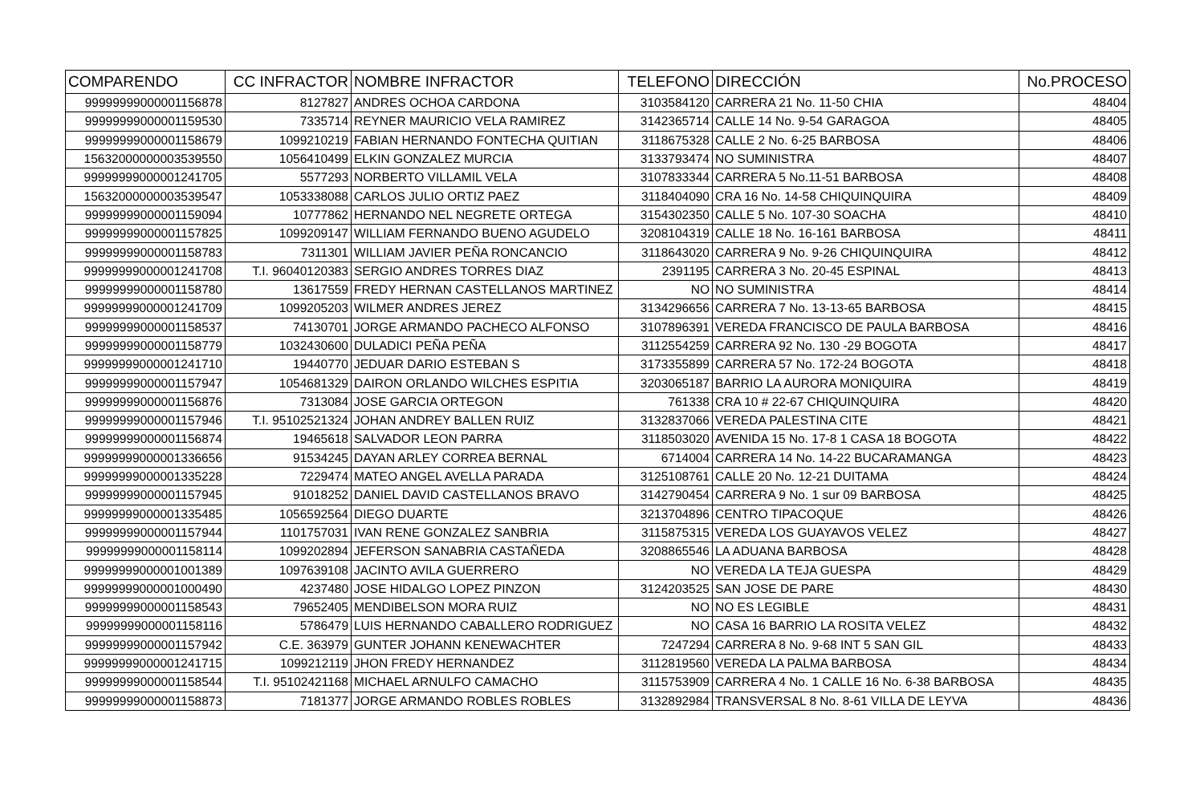| COMPARENDO | CC INFRACTOR | NOMBRE INFRACTOR | TELEFONO | DIRECCIÓN | No.PROCESO |
| --- | --- | --- | --- | --- | --- |
| 99999999000001156878 | 8127827 | ANDRES OCHOA CARDONA | 3103584120 | CARRERA 21 No. 11-50 CHIA | 48404 |
| 99999999000001159530 | 7335714 | REYNER MAURICIO VELA RAMIREZ | 3142365714 | CALLE 14 No. 9-54 GARAGOA | 48405 |
| 99999999000001158679 | 1099210219 | FABIAN HERNANDO FONTECHA QUITIAN | 3118675328 | CALLE 2 No. 6-25 BARBOSA | 48406 |
| 15632000000003539550 | 1056410499 | ELKIN GONZALEZ MURCIA | 3133793474 | NO SUMINISTRA | 48407 |
| 99999999000001241705 | 5577293 | NORBERTO VILLAMIL VELA | 3107833344 | CARRERA 5 No.11-51 BARBOSA | 48408 |
| 15632000000003539547 | 1053338088 | CARLOS JULIO ORTIZ PAEZ | 3118404090 | CRA 16 No. 14-58 CHIQUINQUIRA | 48409 |
| 99999999000001159094 | 10777862 | HERNANDO NEL NEGRETE ORTEGA | 3154302350 | CALLE 5 No. 107-30 SOACHA | 48410 |
| 99999999000001157825 | 1099209147 | WILLIAM FERNANDO BUENO AGUDELO | 3208104319 | CALLE 18 No. 16-161 BARBOSA | 48411 |
| 99999999000001158783 | 7311301 | WILLIAM JAVIER PEÑA RONCANCIO | 3118643020 | CARRERA 9 No. 9-26 CHIQUINQUIRA | 48412 |
| 99999999000001241708 | T.I. 96040120383 | SERGIO ANDRES TORRES DIAZ | 2391195 | CARRERA 3 No. 20-45 ESPINAL | 48413 |
| 99999999000001158780 | 13617559 | FREDY HERNAN CASTELLANOS MARTINEZ | NO | NO SUMINISTRA | 48414 |
| 99999999000001241709 | 1099205203 | WILMER ANDRES JEREZ | 3134296656 | CARRERA 7 No. 13-13-65 BARBOSA | 48415 |
| 99999999000001158537 | 74130701 | JORGE ARMANDO PACHECO ALFONSO | 3107896391 | VEREDA FRANCISCO DE PAULA BARBOSA | 48416 |
| 99999999000001158779 | 1032430600 | DULADICI PEÑA PEÑA | 3112554259 | CARRERA 92 No. 130 -29 BOGOTA | 48417 |
| 99999999000001241710 | 19440770 | JEDUAR DARIO ESTEBAN S | 3173355899 | CARRERA 57 No. 172-24 BOGOTA | 48418 |
| 99999999000001157947 | 1054681329 | DAIRON ORLANDO WILCHES ESPITIA | 3203065187 | BARRIO LA AURORA MONIQUIRA | 48419 |
| 99999999000001156876 | 7313084 | JOSE GARCIA ORTEGON | 761338 | CRA 10 # 22-67 CHIQUINQUIRA | 48420 |
| 99999999000001157946 | T.I. 95102521324 | JOHAN ANDREY BALLEN RUIZ | 3132837066 | VEREDA PALESTINA CITE | 48421 |
| 99999999000001156874 | 19465618 | SALVADOR LEON PARRA | 3118503020 | AVENIDA 15 No. 17-8 1 CASA 18 BOGOTA | 48422 |
| 99999999000001336656 | 91534245 | DAYAN ARLEY CORREA BERNAL | 6714004 | CARRERA 14 No. 14-22 BUCARAMANGA | 48423 |
| 99999999000001335228 | 7229474 | MATEO ANGEL AVELLA PARADA | 3125108761 | CALLE 20 No. 12-21 DUITAMA | 48424 |
| 99999999000001157945 | 91018252 | DANIEL DAVID CASTELLANOS BRAVO | 3142790454 | CARRERA 9 No. 1 sur 09 BARBOSA | 48425 |
| 99999999000001335485 | 1056592564 | DIEGO DUARTE | 3213704896 | CENTRO TIPACOQUE | 48426 |
| 99999999000001157944 | 1101757031 | IVAN RENE GONZALEZ SANBRIA | 3115875315 | VEREDA LOS GUAYAVOS VELEZ | 48427 |
| 99999999000001158114 | 1099202894 | JEFERSON SANABRIA CASTAÑEDA | 3208865546 | LA ADUANA BARBOSA | 48428 |
| 99999999000001001389 | 1097639108 | JACINTO AVILA GUERRERO | NO | VEREDA LA TEJA GUESPA | 48429 |
| 99999999000001000490 | 4237480 | JOSE HIDALGO LOPEZ PINZON | 3124203525 | SAN JOSE DE PARE | 48430 |
| 99999999000001158543 | 79652405 | MENDIBELSON MORA RUIZ | NO | NO ES LEGIBLE | 48431 |
| 99999999000001158116 | 5786479 | LUIS HERNANDO CABALLERO RODRIGUEZ | NO | CASA 16 BARRIO LA ROSITA VELEZ | 48432 |
| 99999999000001157942 | C.E. 363979 | GUNTER JOHANN KENEWACHTER | 7247294 | CARRERA 8 No. 9-68 INT 5 SAN GIL | 48433 |
| 99999999000001241715 | 1099212119 | JHON FREDY HERNANDEZ | 3112819560 | VEREDA LA PALMA BARBOSA | 48434 |
| 99999999000001158544 | T.I. 95102421168 | MICHAEL ARNULFO CAMACHO | 3115753909 | CARRERA 4 No. 1 CALLE 16 No. 6-38 BARBOSA | 48435 |
| 99999999000001158873 | 7181377 | JORGE ARMANDO ROBLES ROBLES | 3132892984 | TRANSVERSAL 8 No. 8-61 VILLA DE LEYVA | 48436 |